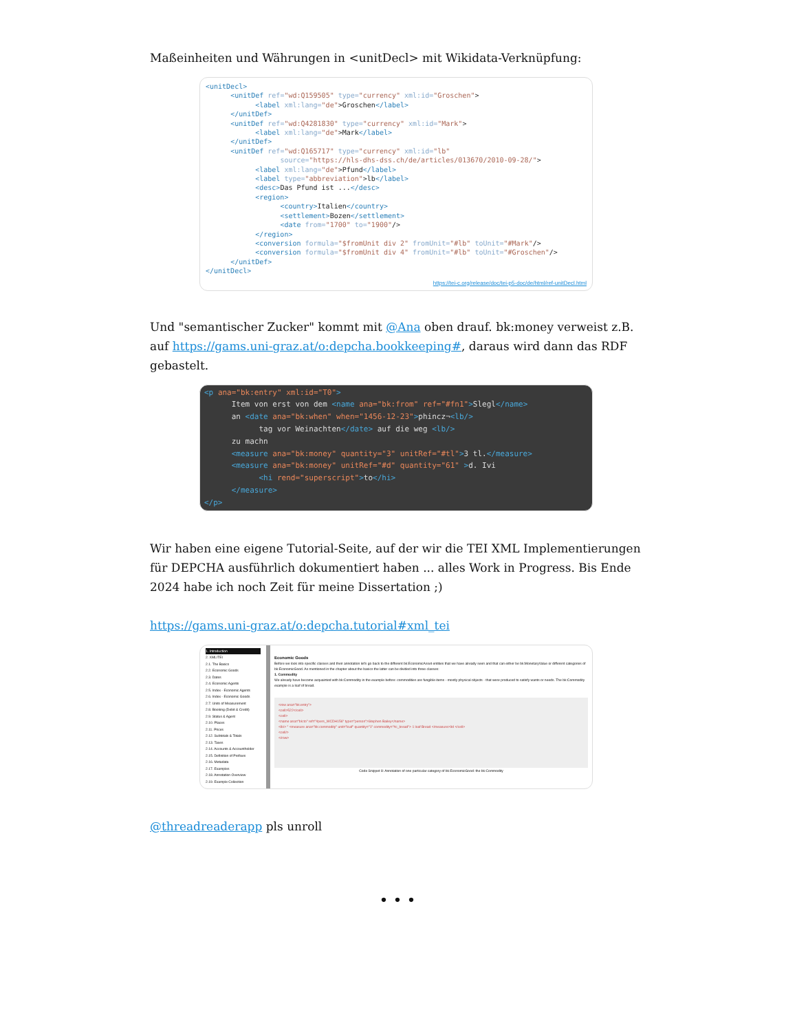Maßeinheiten und Währungen in <unitDecl> mit Wikidata-Verknüpfung:
<unitDecl>
      <unitDef ref="wd:Q159505" type="currency" xml:id="Groschen">
            <label xml:lang="de">Groschen</label>
      </unitDef>
      <unitDef ref="wd:Q4281830" type="currency" xml:id="Mark">
            <label xml:lang="de">Mark</label>
      </unitDef>
      <unitDef ref="wd:Q165717" type="currency" xml:id="lb"
                  source="https://hls-dhs-dss.ch/de/articles/013670/2010-09-28/">
            <label xml:lang="de">Pfund</label>
            <label type="abbreviation">lb</label>
            <desc>Das Pfund ist ...</desc>
            <region>
                  <country>Italien</country>
                  <settlement>Bozen</settlement>
                  <date from="1700" to="1900"/>
            </region>
            <conversion formula="$fromUnit div 2" fromUnit="#lb" toUnit="#Mark"/>
            <conversion formula="$fromUnit div 4" fromUnit="#lb" toUnit="#Groschen"/>
      </unitDef>
</unitDecl>
https://tei-c.org/release/doc/tei-p5-doc/de/html/ref-unitDecl.html
Und "semantischer Zucker" kommt mit @Ana oben drauf. bk:money verweist z.B. auf https://gams.uni-graz.at/o:depcha.bookkeeping#, daraus wird dann das RDF gebastelt.
<p ana="bk:entry" xml:id="T0">
      Item von erst von dem <name ana="bk:from" ref="#fn1">Slegl</name>
      an <date ana="bk:when" when="1456-12-23">phincz¬<lb/>
            tag vor Weinachten</date> auf die weg <lb/>
      zu machn
      <measure ana="bk:money" quantity="3" unitRef="#tl">3 tl.</measure>
      <measure ana="bk:money" unitRef="#d" quantity="61" >d. Ivi
            <hi rend="superscript">to</hi>
      </measure>
</p>
Wir haben eine eigene Tutorial-Seite, auf der wir die TEI XML Implementierungen für DEPCHA ausführlich dokumentiert haben ... alles Work in Progress. Bis Ende 2024 habe ich noch Zeit für meine Dissertation ;)
https://gams.uni-graz.at/o:depcha.tutorial#xml_tei
1. Introduction
2. XML/TEI
2.1. The Basics
2.2. Economic Goods
2.3. Dates
2.4. Economic Agents
2.5. Index - Economic Agents
2.6. Index - Economic Goods
2.7. Units of Measurement
2.8. Booking (Debit & Credit)
2.9. Status & Agent
2.10. Places
2.11. Prices
2.12. Subtotals & Totals
2.13. Taxes
2.14. Accounts & Accountholder
2.15. Definition of Prefixes
2.16. Metadata
2.17. Examples
2.18. Annotation Overview
2.19. Example Collection
Economic Goods
Before we look into specific classes and their annotation let's go back to the different bk:EconomicAsset entities that we have already seen and that can either be bk:MonetaryValue or different categories of bk:EconomicGood. As mentioned in the chapter about the basics the latter can be divided into three classes:
1. Commodity
We already have become acquainted with bk:Commodity in the example before: commodities are fungible items - mostly physical objects - that were produced to satisfy wants or needs. The bk:Commodity example is a loaf of bread.
<row ana="bk:entry">
<cell>522</cell>
<cell>
<name ana="bk:to" ref="#pers_WCDH156" type="person">Stephen Bailey</name>
<lb/> " <measure ana="bk:commodity" unit="loaf" quantity="1" commodity="#c_bread"> 1 loaf Bread </measure>9d </cell>
<cell/>
</row>
Code Snippet 8: Annotation of one particular category of bk:EconomicGood: the bk:Commodity
@threadreaderapp pls unroll
• • •